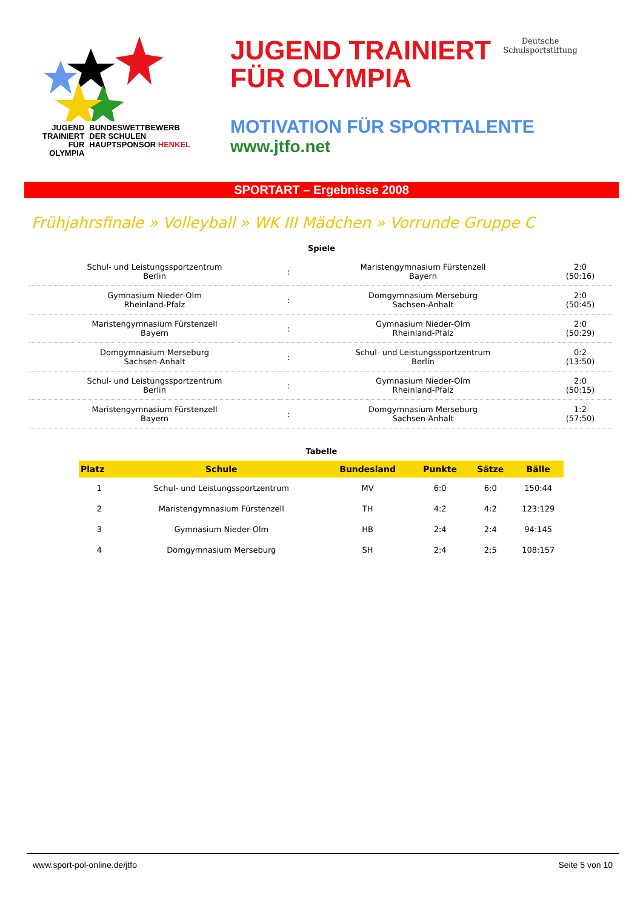JUGEND
TRAINIERT
FÜR
OLYMPIA
BUNDESWETTBEWERB
DER SCHULEN
HAUPTSPONSOR HENKEL
JUGEND TRAINIERT
FÜR OLYMPIA
Deutsche
Schulsportstiftung
MOTIVATION FÜR SPORTTALENTE
www.jtfo.net
SPORTART – Ergebnisse 2008
Frühjahrsfinale » Volleyball » WK III Mädchen » Vorrunde Gruppe C
Spiele
| Schul- und Leistungssportzentrum Berlin | : | Maristengymnasium Fürstenzell Bayern | 2:0 (50:16) |
| Gymnasium Nieder-Olm Rheinland-Pfalz | : | Domgymnasium Merseburg Sachsen-Anhalt | 2:0 (50:45) |
| Maristengymnasium Fürstenzell Bayern | : | Gymnasium Nieder-Olm Rheinland-Pfalz | 2:0 (50:29) |
| Domgymnasium Merseburg Sachsen-Anhalt | : | Schul- und Leistungssportzentrum Berlin | 0:2 (13:50) |
| Schul- und Leistungssportzentrum Berlin | : | Gymnasium Nieder-Olm Rheinland-Pfalz | 2:0 (50:15) |
| Maristengymnasium Fürstenzell Bayern | : | Domgymnasium Merseburg Sachsen-Anhalt | 1:2 (57:50) |
Tabelle
| Platz | Schule | Bundesland | Punkte | Sätze | Bälle |
| --- | --- | --- | --- | --- | --- |
| 1 | Schul- und Leistungssportzentrum | MV | 6:0 | 6:0 | 150:44 |
| 2 | Maristengymnasium Fürstenzell | TH | 4:2 | 4:2 | 123:129 |
| 3 | Gymnasium Nieder-Olm | HB | 2:4 | 2:4 | 94:145 |
| 4 | Domgymnasium Merseburg | SH | 2:4 | 2:5 | 108:157 |
www.sport-pol-online.de/jtfo Seite 5 von 10